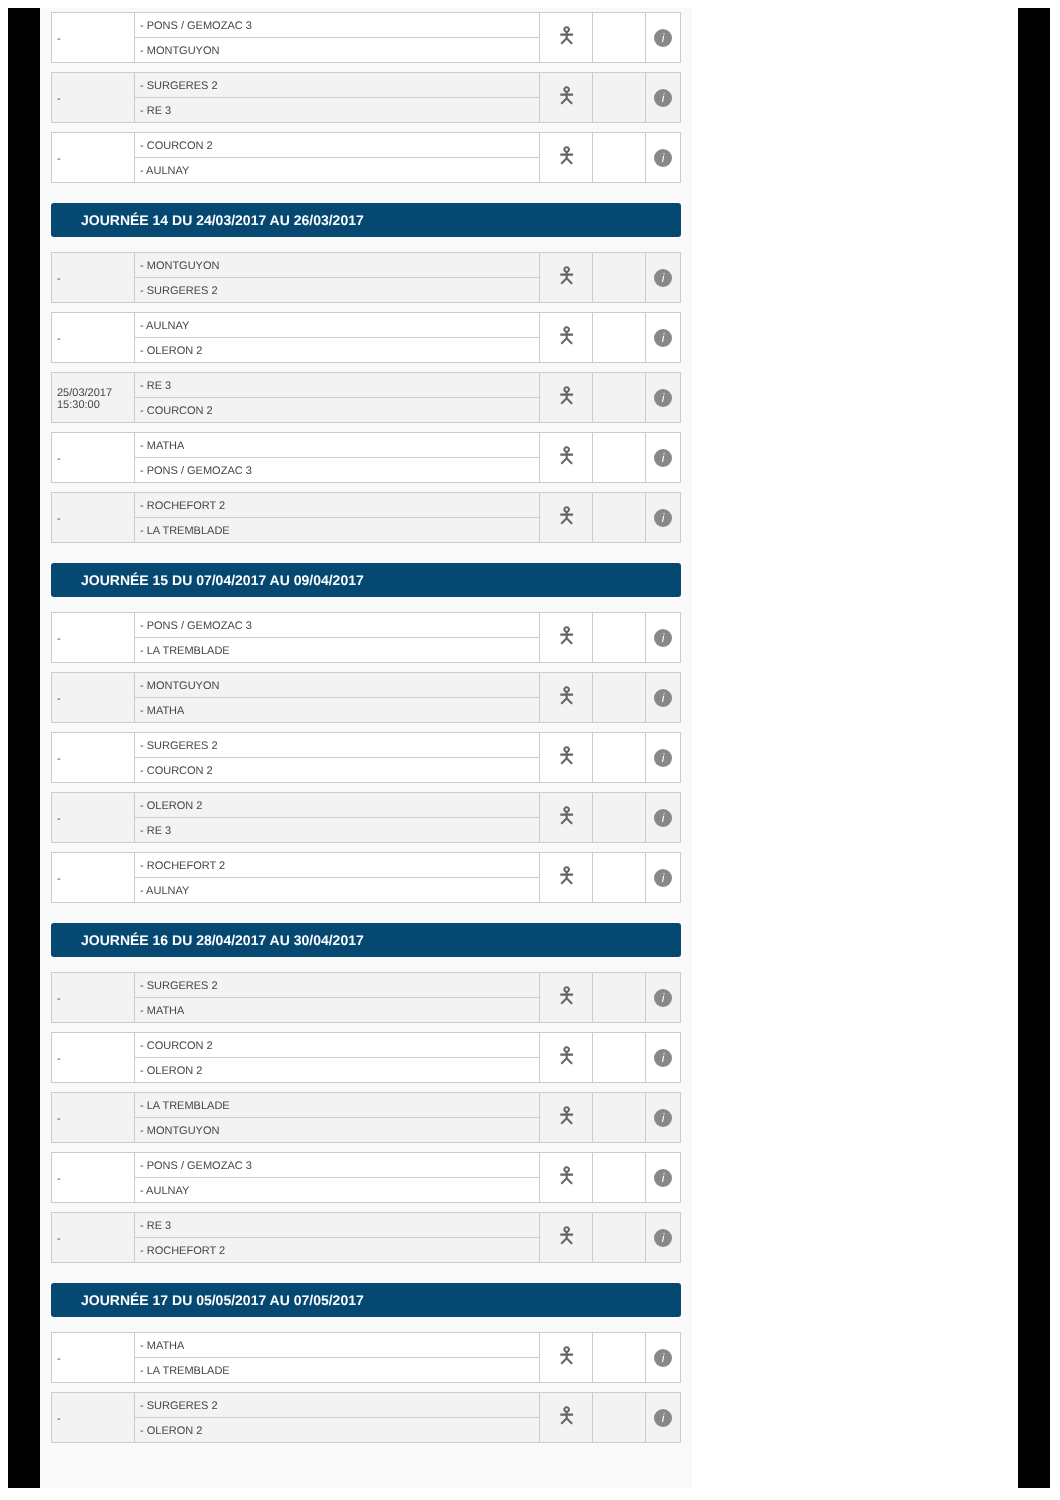| - | - PONS / GEMOZAC 3 | 🯅 | | i |
| | - MONTGUYON | | | |
| - | - SURGERES 2 | 🯅 | | i |
| | - RE 3 | | | |
| - | - COURCON 2 | 🯅 | | i |
| | - AULNAY | | | |
JOURNÉE 14 DU 24/03/2017 AU 26/03/2017
| - | - MONTGUYON | 🯅 | | i |
| | - SURGERES 2 | | | |
| - | - AULNAY | 🯅 | | i |
| | - OLERON 2 | | | |
| 25/03/2017 15:30:00 | - RE 3 | 🯅 | | i |
| | - COURCON 2 | | | |
| - | - MATHA | 🯅 | | i |
| | - PONS / GEMOZAC 3 | | | |
| - | - ROCHEFORT 2 | 🯅 | | i |
| | - LA TREMBLADE | | | |
JOURNÉE 15 DU 07/04/2017 AU 09/04/2017
| - | - PONS / GEMOZAC 3 | 🯅 | | i |
| | - LA TREMBLADE | | | |
| - | - MONTGUYON | 🯅 | | i |
| | - MATHA | | | |
| - | - SURGERES 2 | 🯅 | | i |
| | - COURCON 2 | | | |
| - | - OLERON 2 | 🯅 | | i |
| | - RE 3 | | | |
| - | - ROCHEFORT 2 | 🯅 | | i |
| | - AULNAY | | | |
JOURNÉE 16 DU 28/04/2017 AU 30/04/2017
| - | - SURGERES 2 | 🯅 | | i |
| | - MATHA | | | |
| - | - COURCON 2 | 🯅 | | i |
| | - OLERON 2 | | | |
| - | - LA TREMBLADE | 🯅 | | i |
| | - MONTGUYON | | | |
| - | - PONS / GEMOZAC 3 | 🯅 | | i |
| | - AULNAY | | | |
| - | - RE 3 | 🯅 | | i |
| | - ROCHEFORT 2 | | | |
JOURNÉE 17 DU 05/05/2017 AU 07/05/2017
| - | - MATHA | 🯅 | | i |
| | - LA TREMBLADE | | | |
| - | - SURGERES 2 | 🯅 | | i |
| | - OLERON 2 | | | |